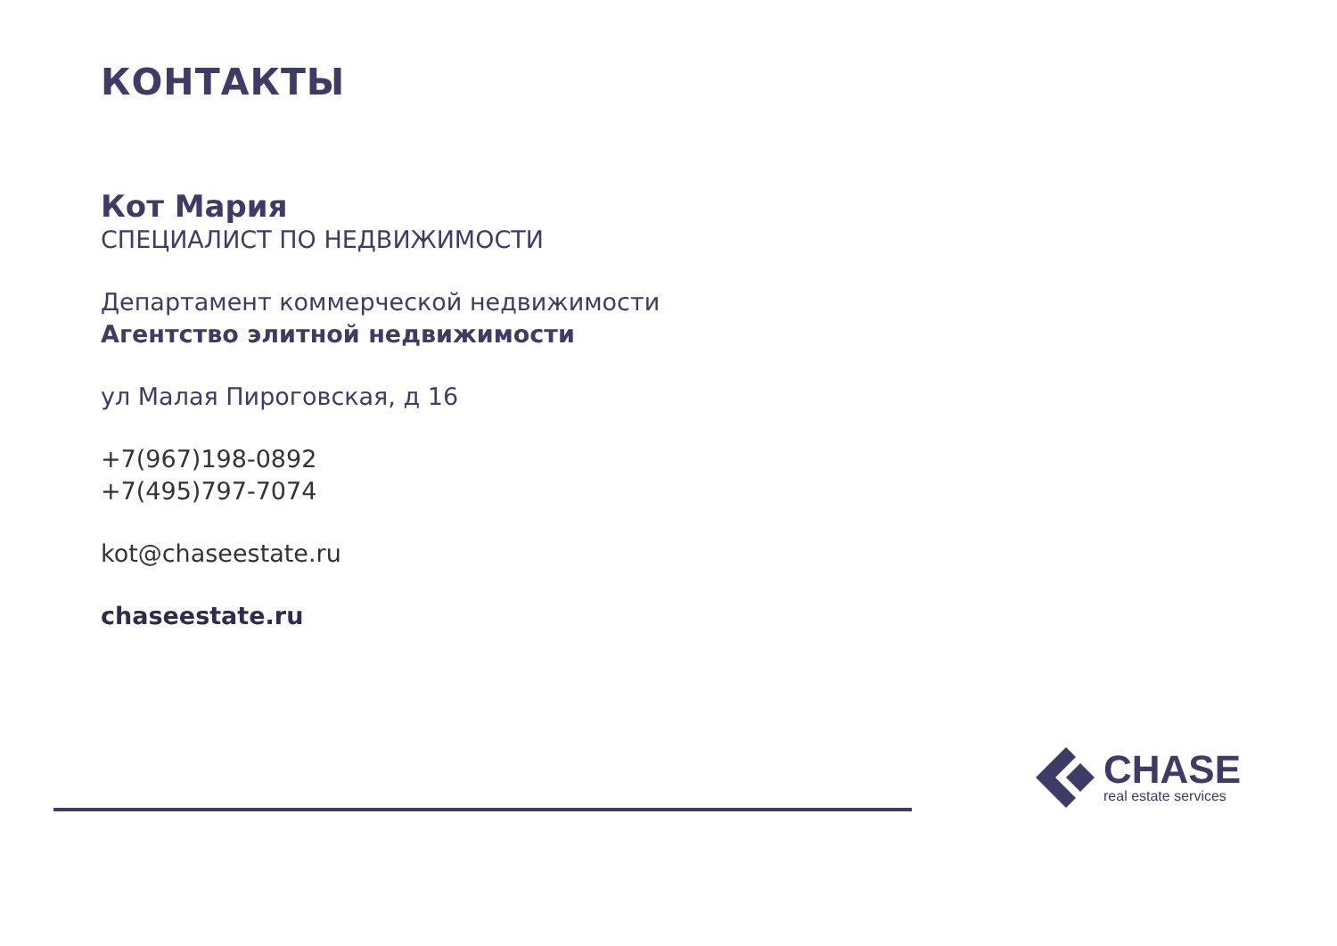КОНТАКТЫ
Кот Мария
СПЕЦИАЛИСТ ПО НЕДВИЖИМОСТИ
Департамент коммерческой недвижимости
Агентство элитной недвижимости
ул Малая Пироговская, д 16
+7(967)198-0892
+7(495)797-7074
kot@chaseestate.ru
chaseestate.ru
CHASE
real estate services